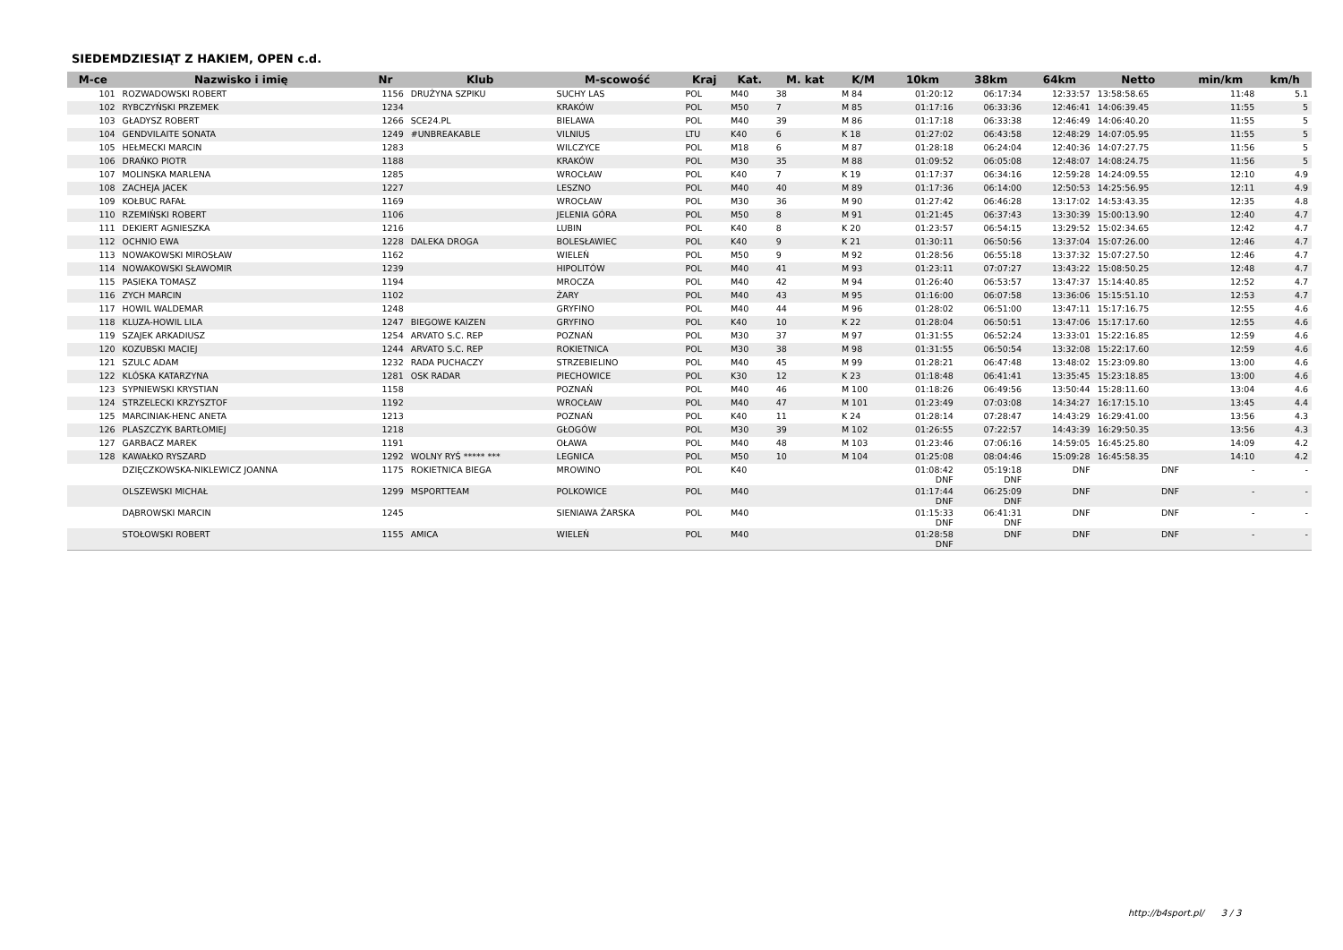SIEDEMDZIESIĄT Z HAKIEM, OPEN c.d.
| M-ce | Nazwisko i imię | Nr | Klub | M-scowość | Kraj | Kat. | M. kat | K/M | 10km | 38km | 64km | Netto | min/km | km/h |
| --- | --- | --- | --- | --- | --- | --- | --- | --- | --- | --- | --- | --- | --- | --- |
| 101 | ROZWADOWSKI ROBERT | 1156 | DRUŻYNA SZPIKU | SUCHY LAS | POL | M40 | 38 | M 84 | 01:20:12 | 06:17:34 | 12:33:57 | 13:58:58.65 | 11:48 | 5.1 |
| 102 | RYBCZYŃSKI PRZEMEK | 1234 | | KRAKÓW | POL | M50 | 7 | M 85 | 01:17:16 | 06:33:36 | 12:46:41 | 14:06:39.45 | 11:55 | 5 |
| 103 | GŁADYSZ ROBERT | 1266 | SCE24.PL | BIELAWA | POL | M40 | 39 | M 86 | 01:17:18 | 06:33:38 | 12:46:49 | 14:06:40.20 | 11:55 | 5 |
| 104 | GENDVILAITE SONATA | 1249 | #UNBREAKABLE | VILNIUS | LTU | K40 | 6 | K 18 | 01:27:02 | 06:43:58 | 12:48:29 | 14:07:05.95 | 11:55 | 5 |
| 105 | HEŁMECKI MARCIN | 1283 | | WILCZYCE | POL | M18 | 6 | M 87 | 01:28:18 | 06:24:04 | 12:40:36 | 14:07:27.75 | 11:56 | 5 |
| 106 | DRAŃKO PIOTR | 1188 | | KRAKÓW | POL | M30 | 35 | M 88 | 01:09:52 | 06:05:08 | 12:48:07 | 14:08:24.75 | 11:56 | 5 |
| 107 | MOLINSKA MARLENA | 1285 | | WROCŁAW | POL | K40 | 7 | K 19 | 01:17:37 | 06:34:16 | 12:59:28 | 14:24:09.55 | 12:10 | 4.9 |
| 108 | ZACHEJA JACEK | 1227 | | LESZNO | POL | M40 | 40 | M 89 | 01:17:36 | 06:14:00 | 12:50:53 | 14:25:56.95 | 12:11 | 4.9 |
| 109 | KOŁBUC RAFAŁ | 1169 | | WROCŁAW | POL | M30 | 36 | M 90 | 01:27:42 | 06:46:28 | 13:17:02 | 14:53:43.35 | 12:35 | 4.8 |
| 110 | RZEMIŃSKI ROBERT | 1106 | | JELENIA GÓRA | POL | M50 | 8 | M 91 | 01:21:45 | 06:37:43 | 13:30:39 | 15:00:13.90 | 12:40 | 4.7 |
| 111 | DEKIERT AGNIESZKA | 1216 | | LUBIN | POL | K40 | 8 | K 20 | 01:23:57 | 06:54:15 | 13:29:52 | 15:02:34.65 | 12:42 | 4.7 |
| 112 | OCHNIO EWA | 1228 | DALEKA DROGA | BOLESŁAWIEC | POL | K40 | 9 | K 21 | 01:30:11 | 06:50:56 | 13:37:04 | 15:07:26.00 | 12:46 | 4.7 |
| 113 | NOWAKOWSKI MIROSŁAW | 1162 | | WIELEŃ | POL | M50 | 9 | M 92 | 01:28:56 | 06:55:18 | 13:37:32 | 15:07:27.50 | 12:46 | 4.7 |
| 114 | NOWAKOWSKI SŁAWOMIR | 1239 | | HIPOLITÓW | POL | M40 | 41 | M 93 | 01:23:11 | 07:07:27 | 13:43:22 | 15:08:50.25 | 12:48 | 4.7 |
| 115 | PASIEKA TOMASZ | 1194 | | MROCZA | POL | M40 | 42 | M 94 | 01:26:40 | 06:53:57 | 13:47:37 | 15:14:40.85 | 12:52 | 4.7 |
| 116 | ZYCH MARCIN | 1102 | | ŻARY | POL | M40 | 43 | M 95 | 01:16:00 | 06:07:58 | 13:36:06 | 15:15:51.10 | 12:53 | 4.7 |
| 117 | HOWIL WALDEMAR | 1248 | | GRYFINO | POL | M40 | 44 | M 96 | 01:28:02 | 06:51:00 | 13:47:11 | 15:17:16.75 | 12:55 | 4.6 |
| 118 | KLUZA-HOWIL LILA | 1247 | BIEGOWE KAIZEN | GRYFINO | POL | K40 | 10 | K 22 | 01:28:04 | 06:50:51 | 13:47:06 | 15:17:17.60 | 12:55 | 4.6 |
| 119 | SZAJEK ARKADIUSZ | 1254 | ARVATO S.C. REP | POZNAŃ | POL | M30 | 37 | M 97 | 01:31:55 | 06:52:24 | 13:33:01 | 15:22:16.85 | 12:59 | 4.6 |
| 120 | KOZUBSKI MACIEJ | 1244 | ARVATO S.C. REP | ROKIETNICA | POL | M30 | 38 | M 98 | 01:31:55 | 06:50:54 | 13:32:08 | 15:22:17.60 | 12:59 | 4.6 |
| 121 | SZULC ADAM | 1232 | RADA PUCHACZY | STRZEBIELINO | POL | M40 | 45 | M 99 | 01:28:21 | 06:47:48 | 13:48:02 | 15:23:09.80 | 13:00 | 4.6 |
| 122 | KLÓSKA KATARZYNA | 1281 | OSK RADAR | PIECHOWICE | POL | K30 | 12 | K 23 | 01:18:48 | 06:41:41 | 13:35:45 | 15:23:18.85 | 13:00 | 4.6 |
| 123 | SYPNIEWSKI KRYSTIAN | 1158 | | POZNAŃ | POL | M40 | 46 | M 100 | 01:18:26 | 06:49:56 | 13:50:44 | 15:28:11.60 | 13:04 | 4.6 |
| 124 | STRZELECKI KRZYSZTOF | 1192 | | WROCŁAW | POL | M40 | 47 | M 101 | 01:23:49 | 07:03:08 | 14:34:27 | 16:17:15.10 | 13:45 | 4.4 |
| 125 | MARCINIAK-HENC ANETA | 1213 | | POZNAŃ | POL | K40 | 11 | K 24 | 01:28:14 | 07:28:47 | 14:43:29 | 16:29:41.00 | 13:56 | 4.3 |
| 126 | PLASZCZYK BARTŁOMIEJ | 1218 | | GŁOGÓW | POL | M30 | 39 | M 102 | 01:26:55 | 07:22:57 | 14:43:39 | 16:29:50.35 | 13:56 | 4.3 |
| 127 | GARBACZ MAREK | 1191 | | OŁAWA | POL | M40 | 48 | M 103 | 01:23:46 | 07:06:16 | 14:59:05 | 16:45:25.80 | 14:09 | 4.2 |
| 128 | KAWAŁKO RYSZARD | 1292 | WOLNY RYŚ ***** *** | LEGNICA | POL | M50 | 10 | M 104 | 01:25:08 | 08:04:46 | 15:09:28 | 16:45:58.35 | 14:10 | 4.2 |
| | DZIĘCZKOWSKA-NIKLEWICZ JOANNA | 1175 | ROKIETNICA BIEGA | MROWINO | POL | K40 | | | 01:08:42 DNF | 05:19:18 DNF | DNF | DNF | - | - |
| | OLSZEWSKI MICHAŁ | 1299 | MSPORTTEAM | POLKOWICE | POL | M40 | | | 01:17:44 DNF | 06:25:09 DNF | DNF | DNF | - | - |
| | DĄBROWSKI MARCIN | 1245 | | SIENIAWA ŻARSKA | POL | M40 | | | 01:15:33 DNF | 06:41:31 DNF | DNF | DNF | - | - |
| | STOŁOWSKI ROBERT | 1155 | AMICA | WIELEŃ | POL | M40 | | | 01:28:58 DNF | DNF | DNF | DNF | - | - |
http://b4sport.pl/ 3 / 3